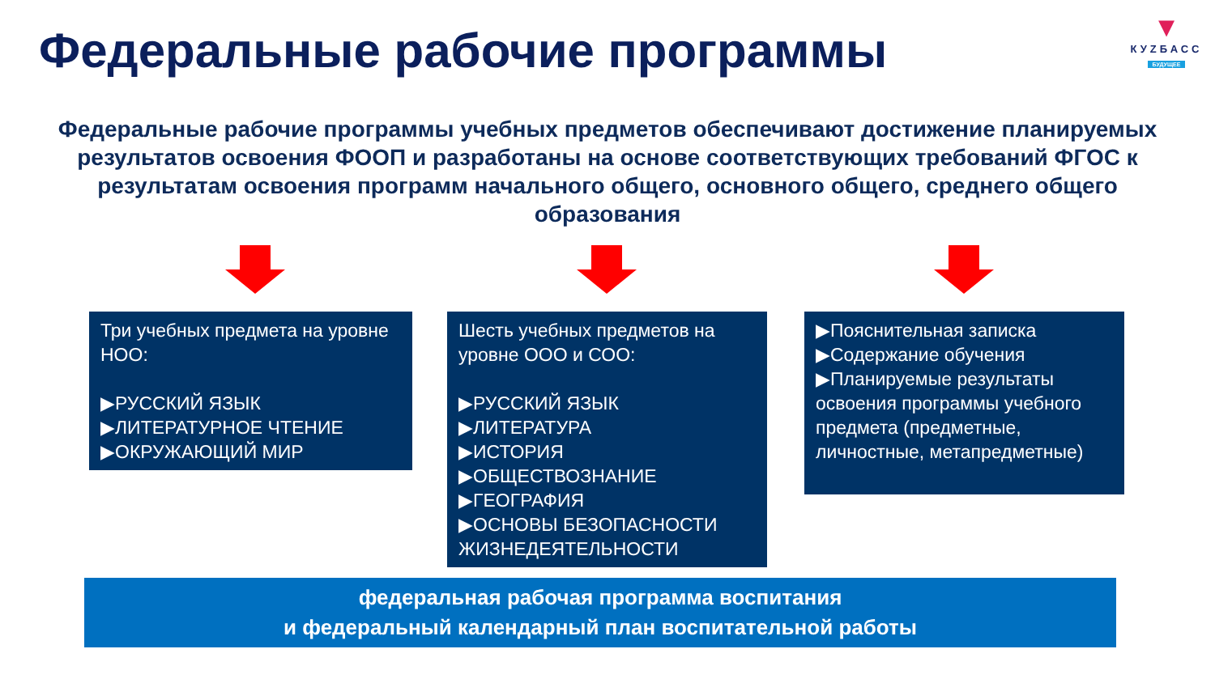Федеральные рабочие программы
▼
КУZБАСС
БУДУЩЕЕ
Федеральные рабочие программы учебных предметов обеспечивают достижение планируемых результатов освоения ФООП и разработаны на основе соответствующих требований ФГОС к результатам освоения программ начального общего, основного общего, среднего общего образования
Три учебных предмета на уровне НОО:
▶РУССКИЙ ЯЗЫК
▶ЛИТЕРАТУРНОЕ ЧТЕНИЕ
▶ОКРУЖАЮЩИЙ МИР
Шесть учебных предметов на уровне ООО и СОО:
▶РУССКИЙ ЯЗЫК
▶ЛИТЕРАТУРА
▶ИСТОРИЯ
▶ОБЩЕСТВОЗНАНИЕ
▶ГЕОГРАФИЯ
▶ОСНОВЫ БЕЗОПАСНОСТИ ЖИЗНЕДЕЯТЕЛЬНОСТИ
▶Пояснительная записка
▶Содержание обучения
▶Планируемые результаты освоения программы учебного предмета (предметные, личностные, метапредметные)
федеральная рабочая программа воспитания
и федеральный календарный план воспитательной работы